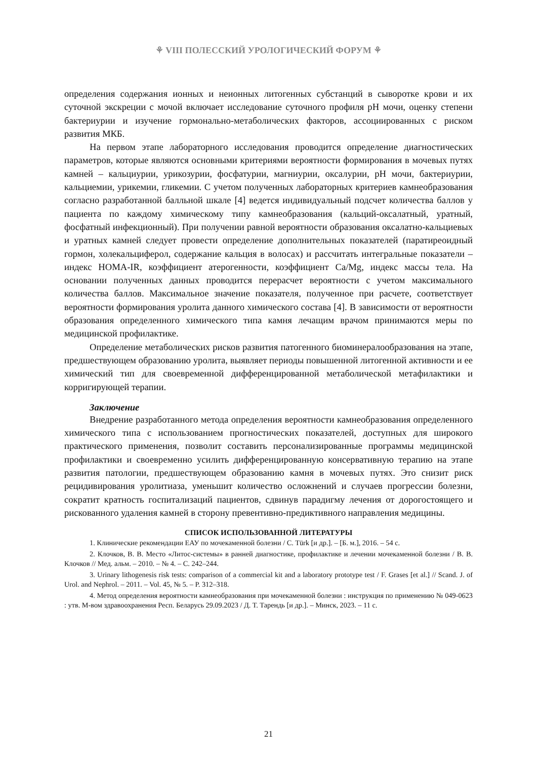⚘ VIII ПОЛЕССКИЙ УРОЛОГИЧЕСКИЙ ФОРУМ ⚘
определения содержания ионных и неионных литогенных субстанций в сыворотке крови и их суточной экскреции с мочой включает исследование суточного профиля pH мочи, оценку степени бактериурии и изучение гормонально-метаболических факторов, ассоциированных с риском развития МКБ.
На первом этапе лабораторного исследования проводится определение диагностических параметров, которые являются основными критериями вероятности формирования в мочевых путях камней – кальциурии, урикозурии, фосфатурии, магниурии, оксалурии, pH мочи, бактериурии, кальциемии, урикемии, гликемии. С учетом полученных лабораторных критериев камнеобразования согласно разработанной балльной шкале [4] ведется индивидуальный подсчет количества баллов у пациента по каждому химическому типу камнеобразования (кальций-оксалатный, уратный, фосфатный инфекционный). При получении равной вероятности образования оксалатно-кальциевых и уратных камней следует провести определение дополнительных показателей (паратиреоидный гормон, холекальциферол, содержание кальция в волосах) и рассчитать интегральные показатели – индекс HOMA-IR, коэффициент атерогенности, коэффициент Ca/Mg, индекс массы тела. На основании полученных данных проводится перерасчет вероятности с учетом максимального количества баллов. Максимальное значение показателя, полученное при расчете, соответствует вероятности формирования уролита данного химического состава [4]. В зависимости от вероятности образования определенного химического типа камня лечащим врачом принимаются меры по медицинской профилактике.
Определение метаболических рисков развития патогенного биоминералообразования на этапе, предшествующем образованию уролита, выявляет периоды повышенной литогенной активности и ее химический тип для своевременной дифференцированной метаболической метафилактики и корригирующей терапии.
Заключение
Внедрение разработанного метода определения вероятности камнеобразования определенного химического типа с использованием прогностических показателей, доступных для широкого практического применения, позволит составить персонализированные программы медицинской профилактики и своевременно усилить дифференцированную консервативную терапию на этапе развития патологии, предшествующем образованию камня в мочевых путях. Это снизит риск рецидивирования уролитиаза, уменьшит количество осложнений и случаев прогрессии болезни, сократит кратность госпитализаций пациентов, сдвинув парадигму лечения от дорогостоящего и рискованного удаления камней в сторону превентивно-предиктивного направления медицины.
СПИСОК ИСПОЛЬЗОВАННОЙ ЛИТЕРАТУРЫ
1. Клинические рекомендации ЕАУ по мочекаменной болезни / C. Türk [и др.]. – [Б. м.], 2016. – 54 с.
2. Клочков, В. В. Место «Литос-системы» в ранней диагностике, профилактике и лечении мочекаменной болезни / В. В. Клочков // Мед. альм. – 2010. – № 4. – С. 242–244.
3. Urinary lithogenesis risk tests: comparison of a commercial kit and a laboratory prototype test / F. Grases [et al.] // Scand. J. of Urol. and Nephrol. – 2011. – Vol. 45, № 5. – P. 312–318.
4. Метод определения вероятности камнеобразования при мочекаменной болезни : инструкция по применению № 049-0623 : утв. М-вом здравоохранения Респ. Беларусь 29.09.2023 / Д. Т. Тарендь [и др.]. – Минск, 2023. – 11 с.
21